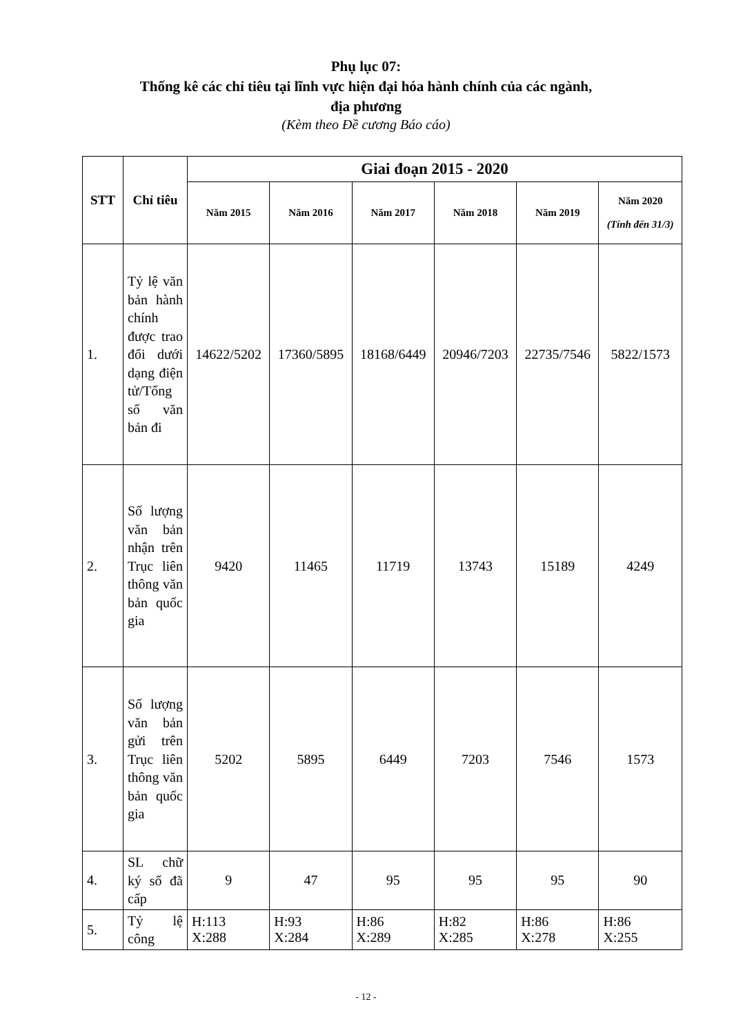Phụ lục 07:
Thống kê các chỉ tiêu tại lĩnh vực hiện đại hóa hành chính của các ngành,
địa phương
(Kèm theo Đề cương Báo cáo)
| STT | Chỉ tiêu | Giai đoạn 2015 - 2020 | | | | | |
| --- | --- | --- | --- | --- | --- | --- | --- |
| | | Năm 2015 | Năm 2016 | Năm 2017 | Năm 2018 | Năm 2019 | Năm 2020 (Tính đến 31/3) |
| 1. | Tỷ lệ văn bản hành chính được trao đổi dưới dạng điện tử/Tổng số văn bản đi | 14622/5202 | 17360/5895 | 18168/6449 | 20946/7203 | 22735/7546 | 5822/1573 |
| 2. | Số lượng văn bản nhận trên Trục liên thông văn bản quốc gia | 9420 | 11465 | 11719 | 13743 | 15189 | 4249 |
| 3. | Số lượng văn bản gửi trên Trục liên thông văn bản quốc gia | 5202 | 5895 | 6449 | 7203 | 7546 | 1573 |
| 4. | SL chữ ký số đã cấp | 9 | 47 | 95 | 95 | 95 | 90 |
| 5. | Tỷ lệ công | H:113 X:288 | H:93 X:284 | H:86 X:289 | H:82 X:285 | H:86 X:278 | H:86 X:255 |
- 12 -